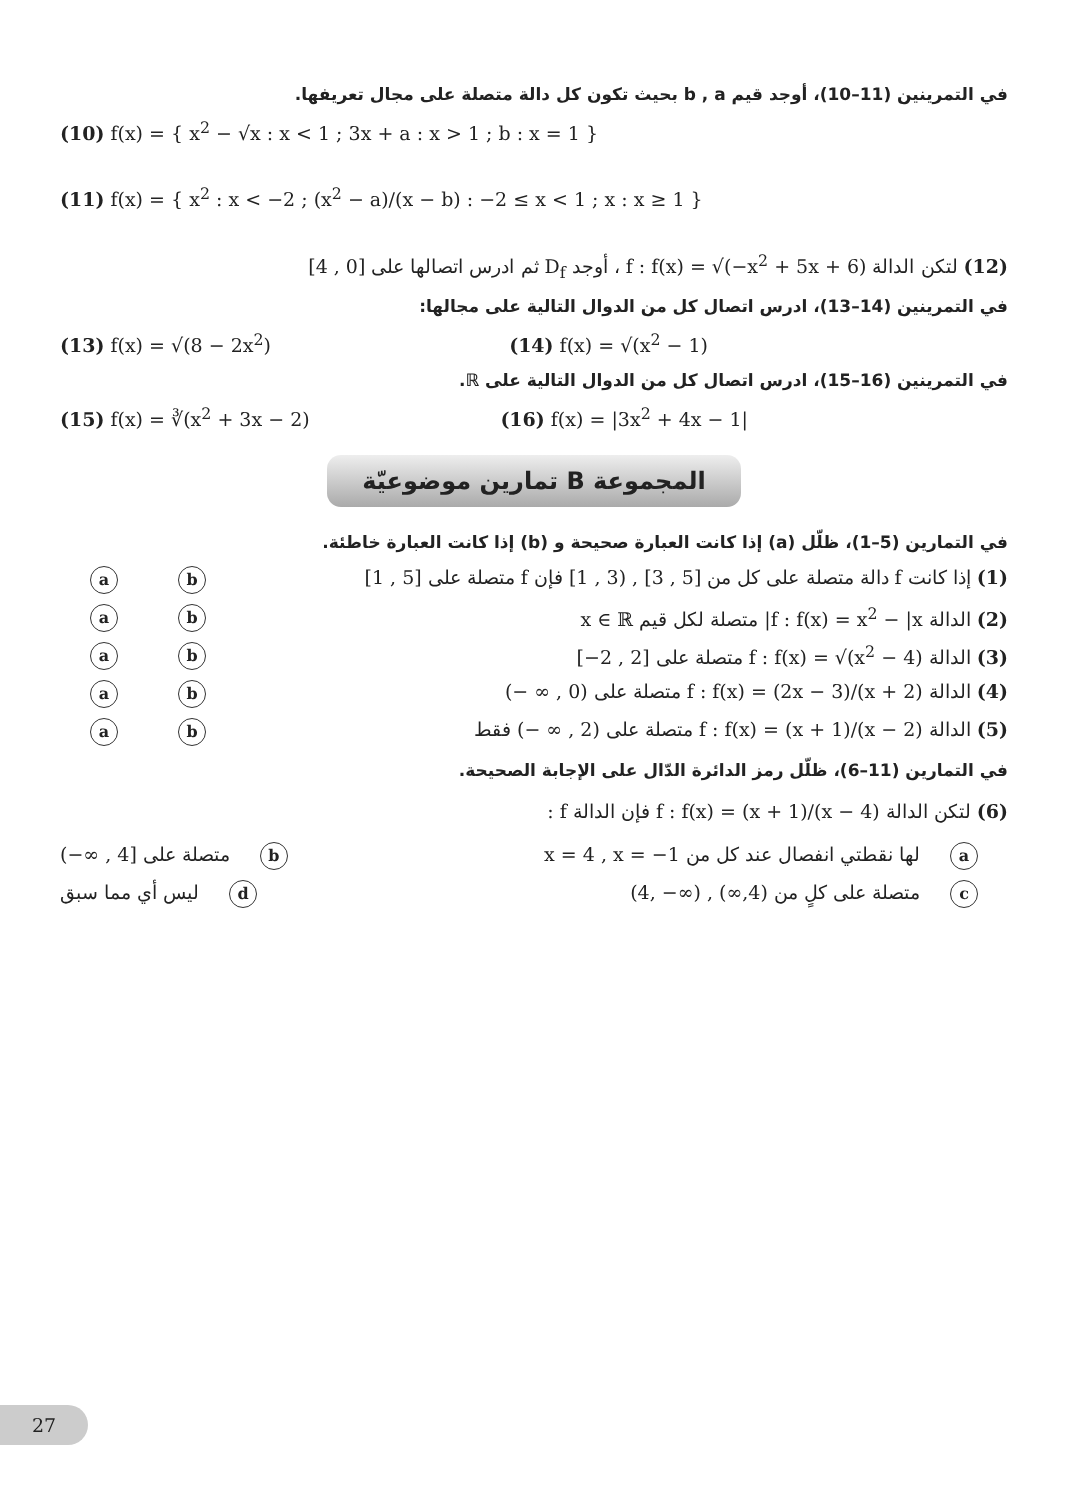في التمرينين (11–10)، أوجد قيم b , a بحيث تكون كل دالة متصلة على مجال تعريفها.
(10) f(x) = { x<sup>2</sup> − √x : x < 1 ; 3x + a : x > 1 ; b : x = 1 }
(11) f(x) = { x<sup>2</sup> : x < −2 ; (x<sup>2</sup> − a)/(x − b) : −2 ≤ x < 1 ; x : x ≥ 1 }
(12) لتكن الدالة f : f(x) = √(−x<sup>2</sup> + 5x + 6) ، أوجد D<sub>f</sub> ثم ادرس اتصالها على [0 , 4]
في التمرينين (14–13)، ادرس اتصال كل من الدوال التالية على مجالها:
(13) f(x) = √(8 − 2x<sup>2</sup>) (14) f(x) = √(x<sup>2</sup> − 1)
في التمرينين (16–15)، ادرس اتصال كل من الدوال التالية على ℝ.
(15) f(x) = ∛(x<sup>2</sup> + 3x − 2) (16) f(x) = |3x<sup>2</sup> + 4x − 1|
المجموعة B تمارين موضوعيّة
في التمارين (5–1)، ظلّل (a) إذا كانت العبارة صحيحة و (b) إذا كانت العبارة خاطئة.
ab (1) إذا كانت f دالة متصلة على كل من [5 , 3] , (3 , 1] فإن f متصلة على [5 , 1]
ab (2) الدالة f : f(x) = x<sup>2</sup> − |x| متصلة لكل قيم x ∈ ℝ
ab (3) الدالة f : f(x) = √(x<sup>2</sup> − 4) متصلة على [2 , 2−]
ab (4) الدالة f : f(x) = (2x − 3)/(x + 2) متصلة على (0 , ∞ −)
ab (5) الدالة f : f(x) = (x + 1)/(x − 2) متصلة على (2 , ∞ −) فقط
في التمارين (11–6)، ظلّل رمز الدائرة الدّال على الإجابة الصحيحة.
(6) لتكن الدالة f : f(x) = (x + 1)/(x − 4) فإن الدالة f :
aلها نقطتي انفصال عند كل من x = 4 , x = −1 b متصلة على [4 , ∞−)
cمتصلة على كلٍ من (4,∞) , (∞− ,4) d ليس أي مما سبق
27